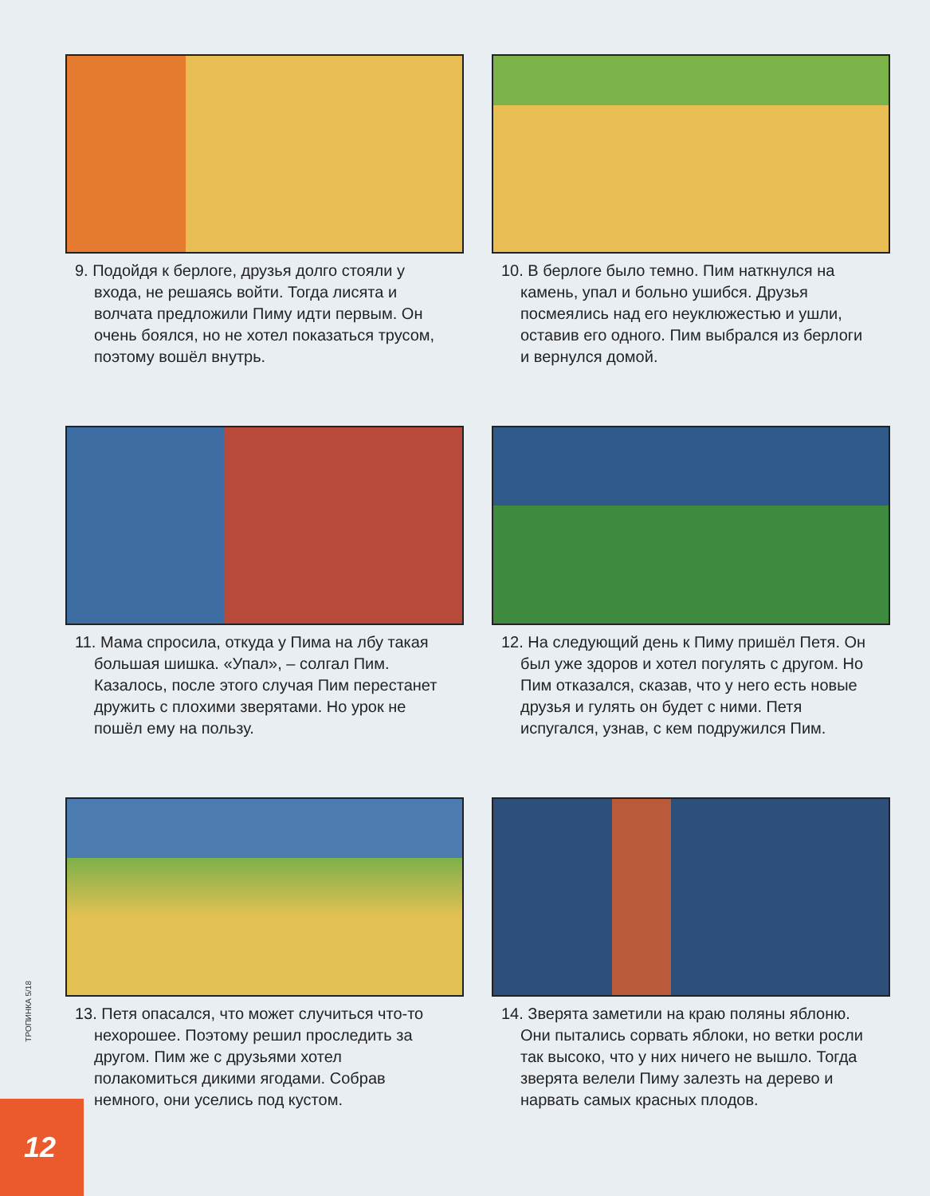9. Подойдя к берлоге, друзья долго стояли у входа, не решаясь войти. Тогда лисята и волчата предложили Пиму идти первым. Он очень боялся, но не хотел показаться трусом, поэтому вошёл внутрь.
10. В берлоге было темно. Пим наткнулся на камень, упал и больно ушибся. Друзья посмеялись над его неуклюжестью и ушли, оставив его одного. Пим выбрался из берлоги и вернулся домой.
11. Мама спросила, откуда у Пима на лбу такая большая шишка. «Упал», – солгал Пим. Казалось, после этого случая Пим перестанет дружить с плохими зверятами. Но урок не пошёл ему на пользу.
12. На следующий день к Пиму пришёл Петя. Он был уже здоров и хотел погулять с другом. Но Пим отказался, сказав, что у него есть новые друзья и гулять он будет с ними. Петя испугался, узнав, с кем подружился Пим.
13. Петя опасался, что может случиться что-то нехорошее. Поэтому решил проследить за другом. Пим же с друзьями хотел полакомиться дикими ягодами. Собрав немного, они уселись под кустом.
14. Зверята заметили на краю поляны яблоню. Они пытались сорвать яблоки, но ветки росли так высоко, что у них ничего не вышло. Тогда зверята велели Пиму залезть на дерево и нарвать самых красных плодов.
ТРОПИНКА 5/18
12